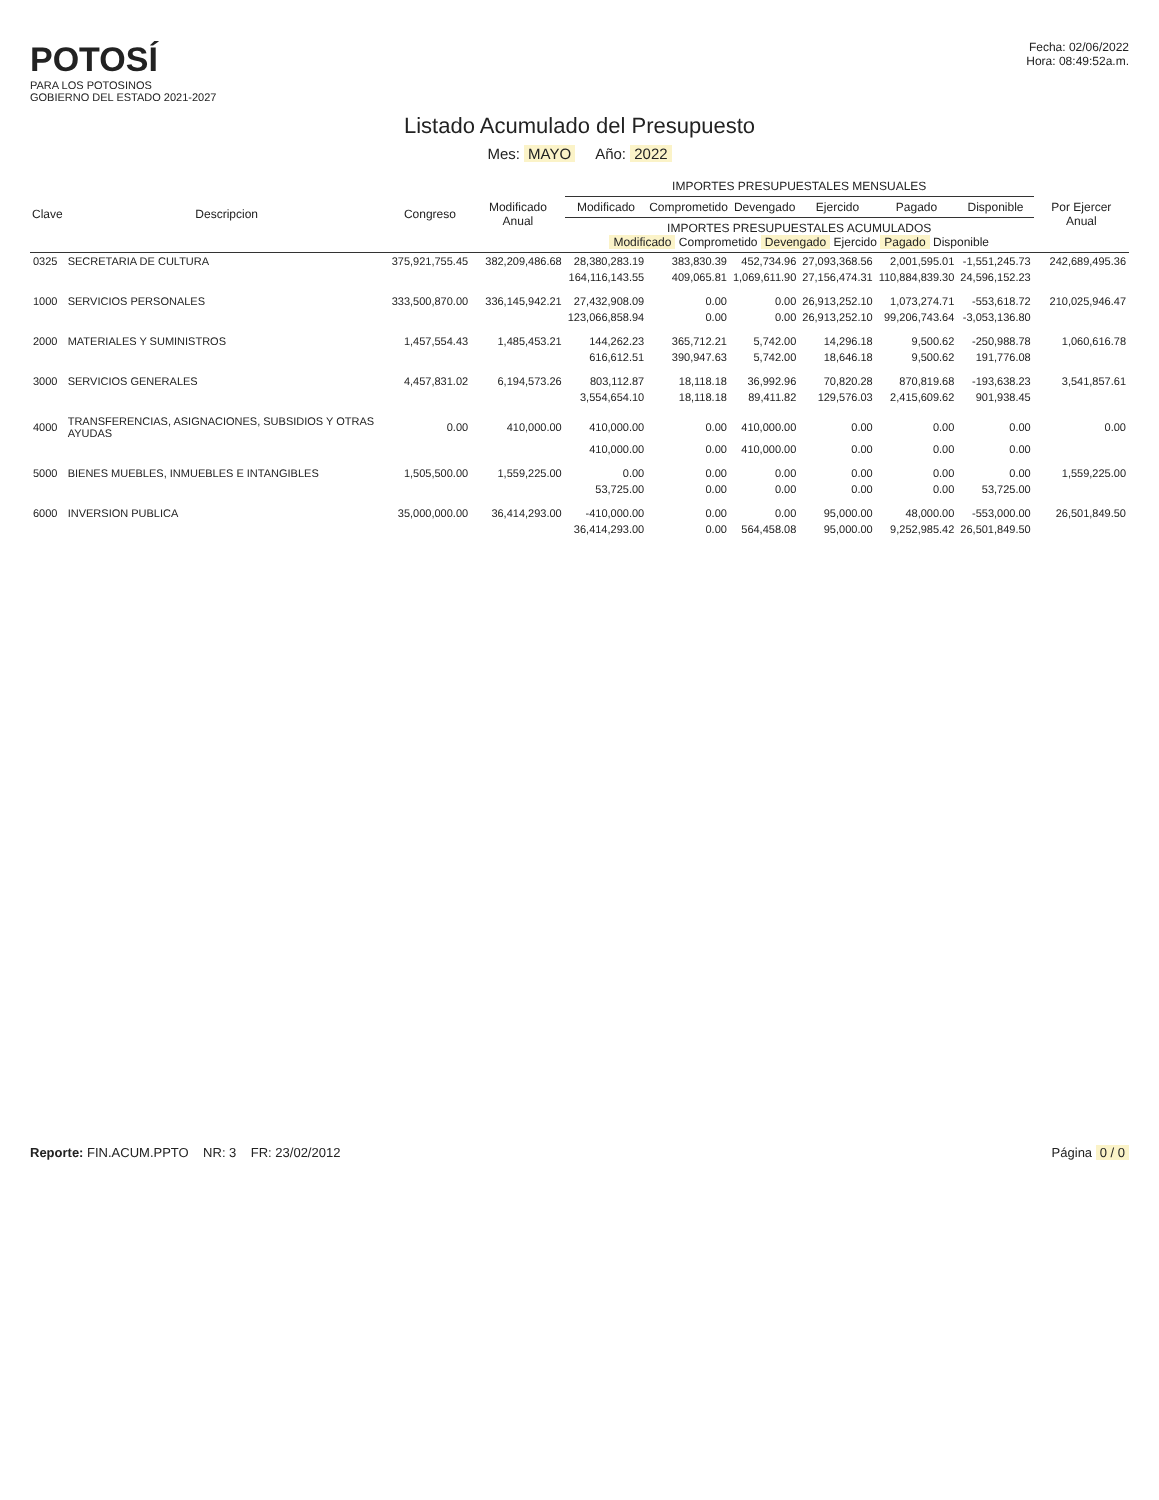POTOSÍ
PARA LOS POTOSINOS
GOBIERNO DEL ESTADO 2021-2027
Fecha: 02/06/2022
Hora: 08:49:52a.m.
Listado Acumulado del Presupuesto
Mes: MAYO Año: 2022
| Clave | Descripcion | Congreso | Modificado Anual | IMPORTES PRESUPUESTALES MENSUALES | | | | | | Por Ejercer Anual |
| --- | --- | --- | --- | --- | --- | --- | --- | --- | --- | --- |
| | | | | Modificado | Comprometido | Devengado | Ejercido | Pagado | Disponible | |
| | | | | IMPORTES PRESUPUESTALES ACUMULADOS Modificado Comprometido Devengado Ejercido Pagado Disponible | | | | | | |
| 0325 | SECRETARIA DE CULTURA | 375,921,755.45 | 382,209,486.68 | 28,380,283.19 | 383,830.39 | 452,734.96 | 27,093,368.56 | 2,001,595.01 | -1,551,245.73 | 242,689,495.36 |
| | | | | 164,116,143.55 | 409,065.81 | 1,069,611.90 | 27,156,474.31 | 110,884,839.30 | 24,596,152.23 | |
| 1000 | SERVICIOS PERSONALES | 333,500,870.00 | 336,145,942.21 | 27,432,908.09 | 0.00 | 0.00 | 26,913,252.10 | 1,073,274.71 | -553,618.72 | 210,025,946.47 |
| | | | | 123,066,858.94 | 0.00 | 0.00 | 26,913,252.10 | 99,206,743.64 | -3,053,136.80 | |
| 2000 | MATERIALES Y SUMINISTROS | 1,457,554.43 | 1,485,453.21 | 144,262.23 | 365,712.21 | 5,742.00 | 14,296.18 | 9,500.62 | -250,988.78 | 1,060,616.78 |
| | | | | 616,612.51 | 390,947.63 | 5,742.00 | 18,646.18 | 9,500.62 | 191,776.08 | |
| 3000 | SERVICIOS GENERALES | 4,457,831.02 | 6,194,573.26 | 803,112.87 | 18,118.18 | 36,992.96 | 70,820.28 | 870,819.68 | -193,638.23 | 3,541,857.61 |
| | | | | 3,554,654.10 | 18,118.18 | 89,411.82 | 129,576.03 | 2,415,609.62 | 901,938.45 | |
| 4000 | TRANSFERENCIAS, ASIGNACIONES, SUBSIDIOS Y OTRAS AYUDAS | 0.00 | 410,000.00 | 410,000.00 | 0.00 | 410,000.00 | 0.00 | 0.00 | 0.00 | 0.00 |
| | | | | 410,000.00 | 0.00 | 410,000.00 | 0.00 | 0.00 | 0.00 | |
| 5000 | BIENES MUEBLES, INMUEBLES E INTANGIBLES | 1,505,500.00 | 1,559,225.00 | 0.00 | 0.00 | 0.00 | 0.00 | 0.00 | 0.00 | 1,559,225.00 |
| | | | | 53,725.00 | 0.00 | 0.00 | 0.00 | 0.00 | 53,725.00 | |
| 6000 | INVERSION PUBLICA | 35,000,000.00 | 36,414,293.00 | -410,000.00 | 0.00 | 0.00 | 95,000.00 | 48,000.00 | -553,000.00 | 26,501,849.50 |
| | | | | 36,414,293.00 | 0.00 | 564,458.08 | 95,000.00 | 9,252,985.42 | 26,501,849.50 | |
Reporte: FIN.ACUM.PPTO NR: 3 FR: 23/02/2012
Página 0 / 0